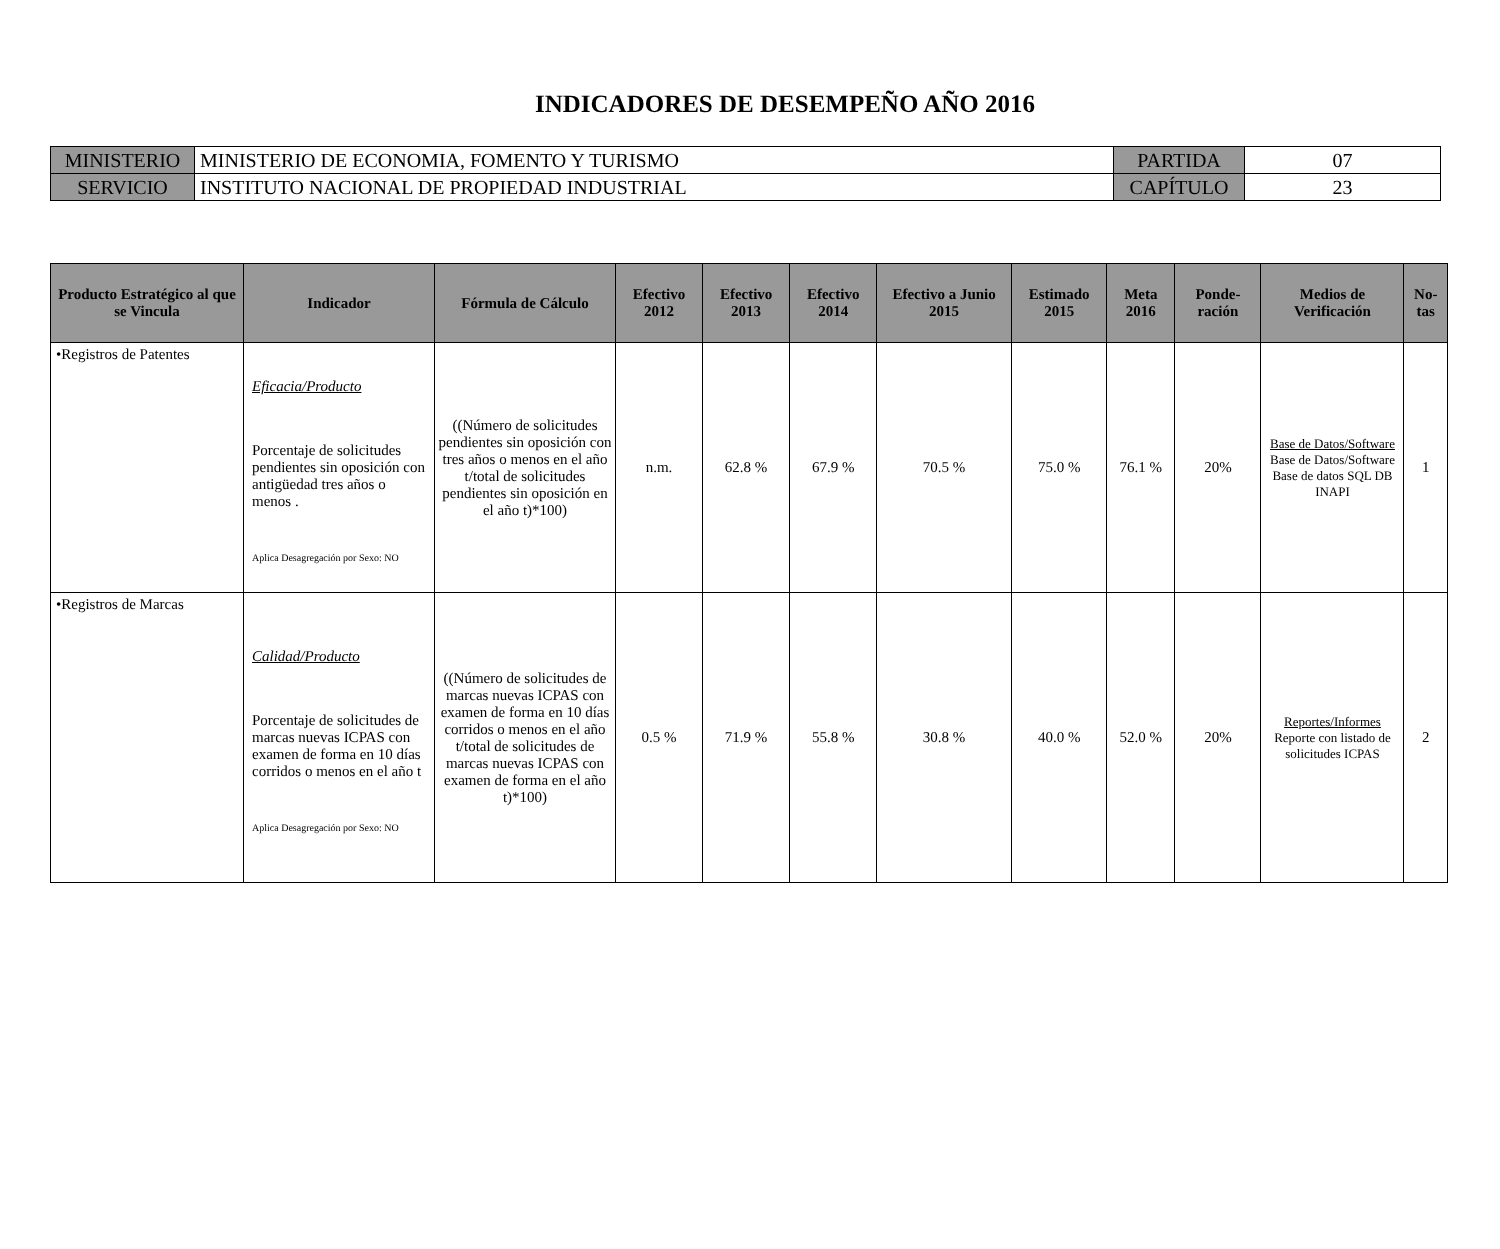INDICADORES DE DESEMPEÑO AÑO 2016
| MINISTERIO | MINISTERIO DE ECONOMIA, FOMENTO Y TURISMO | PARTIDA | 07 |
| SERVICIO | INSTITUTO NACIONAL DE PROPIEDAD INDUSTRIAL | CAPÍTULO | 23 |
| Producto Estratégico al que se Vincula | Indicador | Fórmula de Cálculo | Efectivo 2012 | Efectivo 2013 | Efectivo 2014 | Efectivo a Junio 2015 | Estimado 2015 | Meta 2016 | Ponde-ración | Medios de Verificación | No-tas |
| --- | --- | --- | --- | --- | --- | --- | --- | --- | --- | --- | --- |
| •Registros de Patentes | Eficacia/Producto Porcentaje de solicitudes pendientes sin oposición con antigüedad tres años o menos . Aplica Desagregación por Sexo: NO | ((Número de solicitudes pendientes sin oposición con tres años o menos en el año t/total de solicitudes pendientes sin oposición en el año t)*100) | n.m. | 62.8 % | 67.9 % | 70.5 % | 75.0 % | 76.1 % | 20% | Base de Datos/Software Base de Datos/Software Base de datos SQL DB INAPI | 1 |
| •Registros de Marcas | Calidad/Producto Porcentaje de solicitudes de marcas nuevas ICPAS con examen de forma en 10 días corridos o menos en el año t Aplica Desagregación por Sexo: NO | ((Número de solicitudes de marcas nuevas ICPAS con examen de forma en 10 días corridos o menos en el año t/total de solicitudes de marcas nuevas ICPAS con examen de forma en el año t)*100) | 0.5 % | 71.9 % | 55.8 % | 30.8 % | 40.0 % | 52.0 % | 20% | Reportes/Informes Reporte con listado de solicitudes ICPAS | 2 |